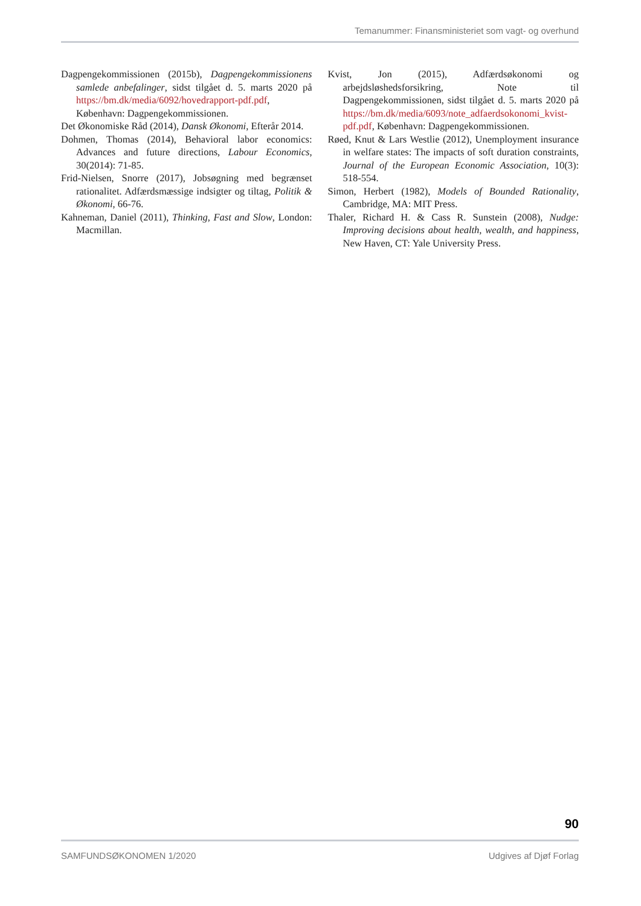Temanummer: Finansministeriet som vagt- og overhund
Dagpengekommissionen (2015b), Dagpengekommissionens samlede anbefalinger, sidst tilgået d. 5. marts 2020 på https://bm.dk/media/6092/hovedrapport-pdf.pdf, København: Dagpengekommissionen.
Det Økonomiske Råd (2014), Dansk Økonomi, Efterår 2014.
Dohmen, Thomas (2014), Behavioral labor economics: Advances and future directions, Labour Economics, 30(2014): 71-85.
Frid-Nielsen, Snorre (2017), Jobsøgning med begrænset rationalitet. Adfærdsmæssige indsigter og tiltag, Politik & Økonomi, 66-76.
Kahneman, Daniel (2011), Thinking, Fast and Slow, London: Macmillan.
Kvist, Jon (2015), Adfærdsøkonomi og arbejdsløshedsforsikring, Note til Dagpengekommissionen, sidst tilgået d. 5. marts 2020 på https://bm.dk/media/6093/note_adfaerdsokonomi_kvist-pdf.pdf, København: Dagpengekommissionen.
Røed, Knut & Lars Westlie (2012), Unemployment insurance in welfare states: The impacts of soft duration constraints, Journal of the European Economic Association, 10(3): 518-554.
Simon, Herbert (1982), Models of Bounded Rationality, Cambridge, MA: MIT Press.
Thaler, Richard H. & Cass R. Sunstein (2008), Nudge: Improving decisions about health, wealth, and happiness, New Haven, CT: Yale University Press.
90
SAMFUNDSØKONOMEN 1/2020 Udgives af Djøf Forlag